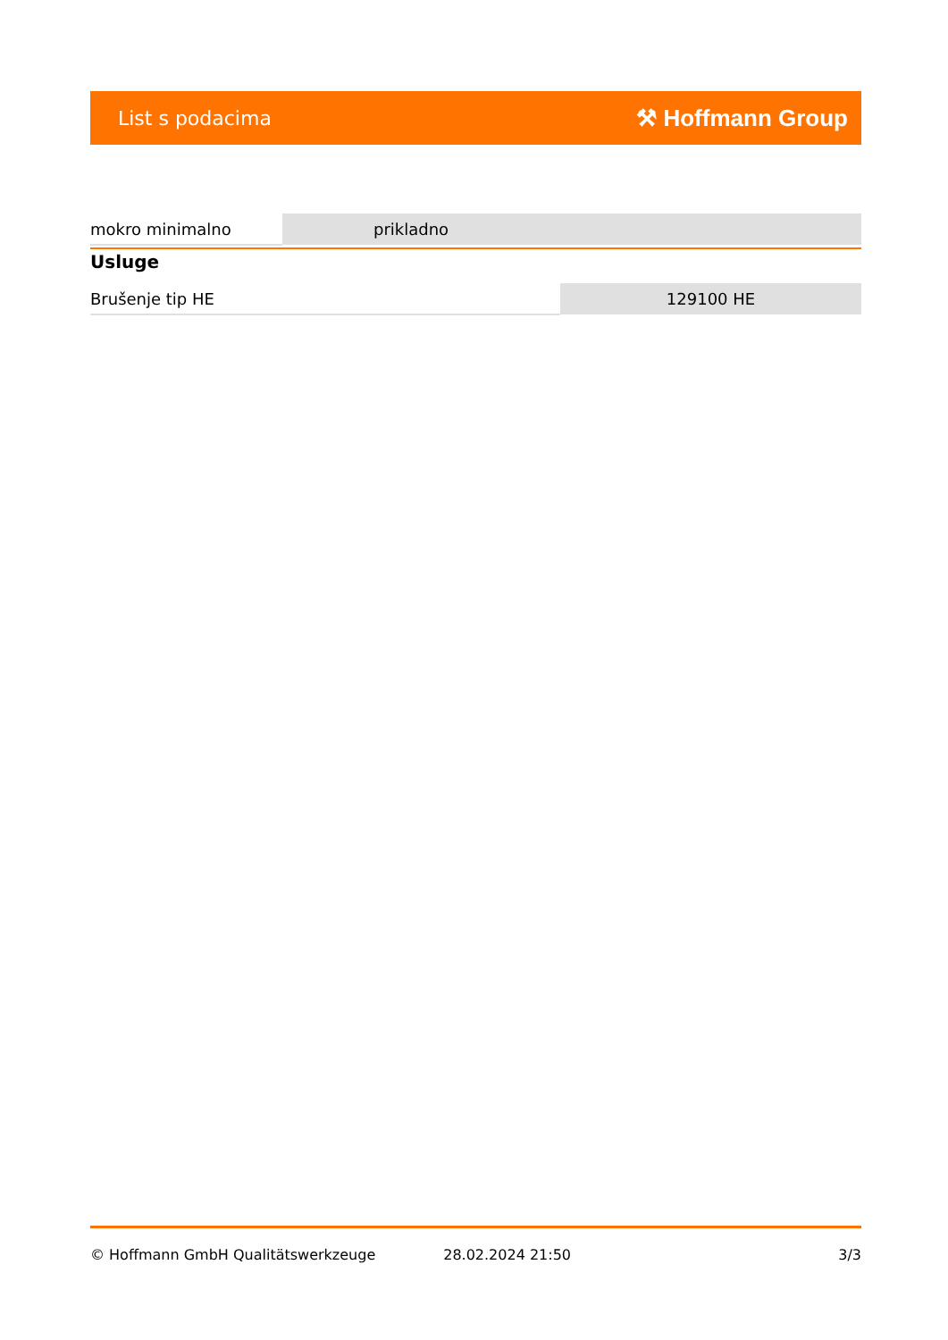List s podacima ⚒ Hoffmann Group
| mokro minimalno | prikladno |
Usluge
| Brušenje tip HE | 129100 HE |
© Hoffmann GmbH Qualitätswerkzeuge 28.02.2024 21:50 3/3